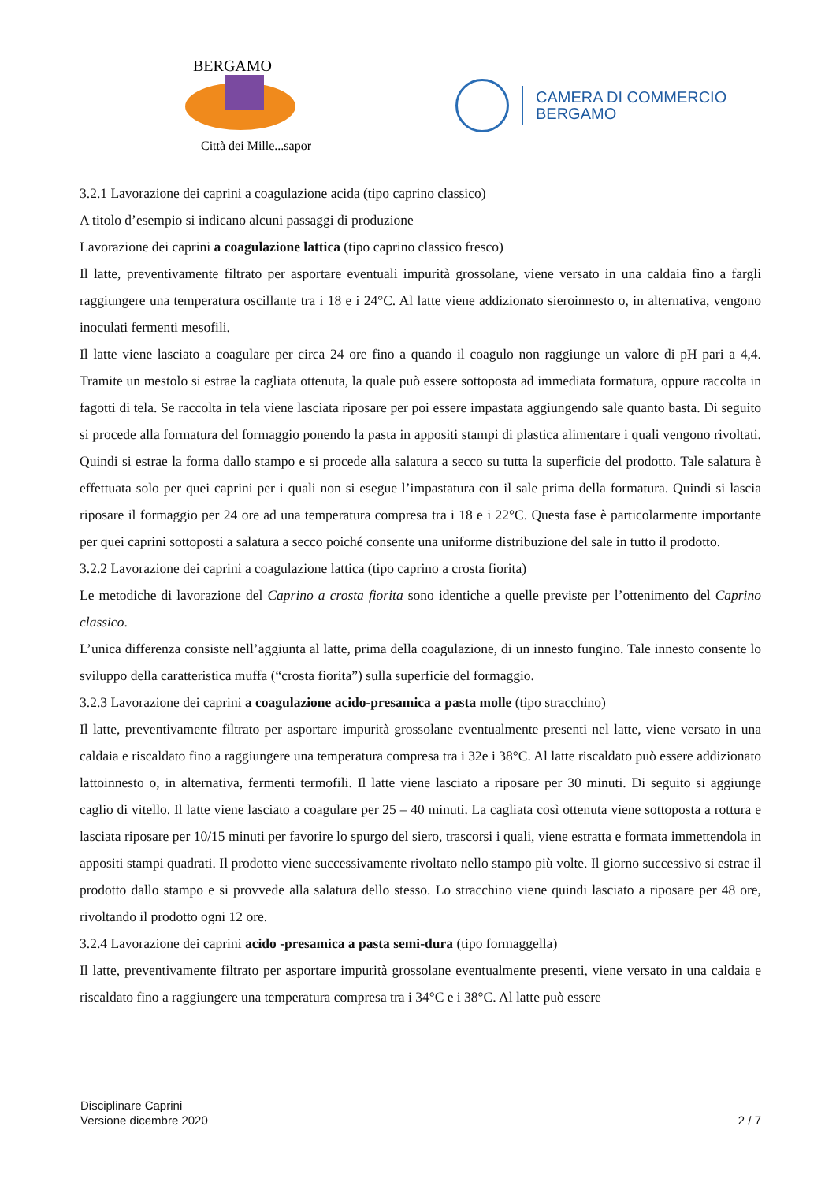BERGAMO
Città dei Mille...sapori
CAMERA DI COMMERCIO
BERGAMO
3.2.1 Lavorazione dei caprini a coagulazione acida (tipo caprino classico)
A titolo d’esempio si indicano alcuni passaggi di produzione
Lavorazione dei caprini a coagulazione lattica (tipo caprino classico fresco)
Il latte, preventivamente filtrato per asportare eventuali impurità grossolane, viene versato in una caldaia fino a fargli raggiungere una temperatura oscillante tra i 18 e i 24°C. Al latte viene addizionato sieroinnesto o, in alternativa, vengono inoculati fermenti mesofili.
Il latte viene lasciato a coagulare per circa 24 ore fino a quando il coagulo non raggiunge un valore di pH pari a 4,4. Tramite un mestolo si estrae la cagliata ottenuta, la quale può essere sottoposta ad immediata formatura, oppure raccolta in fagotti di tela. Se raccolta in tela viene lasciata riposare per poi essere impastata aggiungendo sale quanto basta. Di seguito si procede alla formatura del formaggio ponendo la pasta in appositi stampi di plastica alimentare i quali vengono rivoltati. Quindi si estrae la forma dallo stampo e si procede alla salatura a secco su tutta la superficie del prodotto. Tale salatura è effettuata solo per quei caprini per i quali non si esegue l’impastatura con il sale prima della formatura. Quindi si lascia riposare il formaggio per 24 ore ad una temperatura compresa tra i 18 e i 22°C. Questa fase è particolarmente importante per quei caprini sottoposti a salatura a secco poiché consente una uniforme distribuzione del sale in tutto il prodotto.
3.2.2 Lavorazione dei caprini a coagulazione lattica (tipo caprino a crosta fiorita)
Le metodiche di lavorazione del Caprino a crosta fiorita sono identiche a quelle previste per l’ottenimento del Caprino classico.
L’unica differenza consiste nell’aggiunta al latte, prima della coagulazione, di un innesto fungino. Tale innesto consente lo sviluppo della caratteristica muffa (“crosta fiorita”) sulla superficie del formaggio.
3.2.3 Lavorazione dei caprini a coagulazione acido-presamica a pasta molle (tipo stracchino)
Il latte, preventivamente filtrato per asportare impurità grossolane eventualmente presenti nel latte, viene versato in una caldaia e riscaldato fino a raggiungere una temperatura compresa tra i 32e i 38°C. Al latte riscaldato può essere addizionato lattoinnesto o, in alternativa, fermenti termofili. Il latte viene lasciato a riposare per 30 minuti. Di seguito si aggiunge caglio di vitello. Il latte viene lasciato a coagulare per 25 – 40 minuti. La cagliata così ottenuta viene sottoposta a rottura e lasciata riposare per 10/15 minuti per favorire lo spurgo del siero, trascorsi i quali, viene estratta e formata immettendola in appositi stampi quadrati. Il prodotto viene successivamente rivoltato nello stampo più volte. Il giorno successivo si estrae il prodotto dallo stampo e si provvede alla salatura dello stesso. Lo stracchino viene quindi lasciato a riposare per 48 ore, rivoltando il prodotto ogni 12 ore.
3.2.4 Lavorazione dei caprini acido -presamica a pasta semi-dura (tipo formaggella)
Il latte, preventivamente filtrato per asportare impurità grossolane eventualmente presenti, viene versato in una caldaia e riscaldato fino a raggiungere una temperatura compresa tra i 34°C e i 38°C. Al latte può essere
Disciplinare Caprini
Versione dicembre 2020 2 / 7